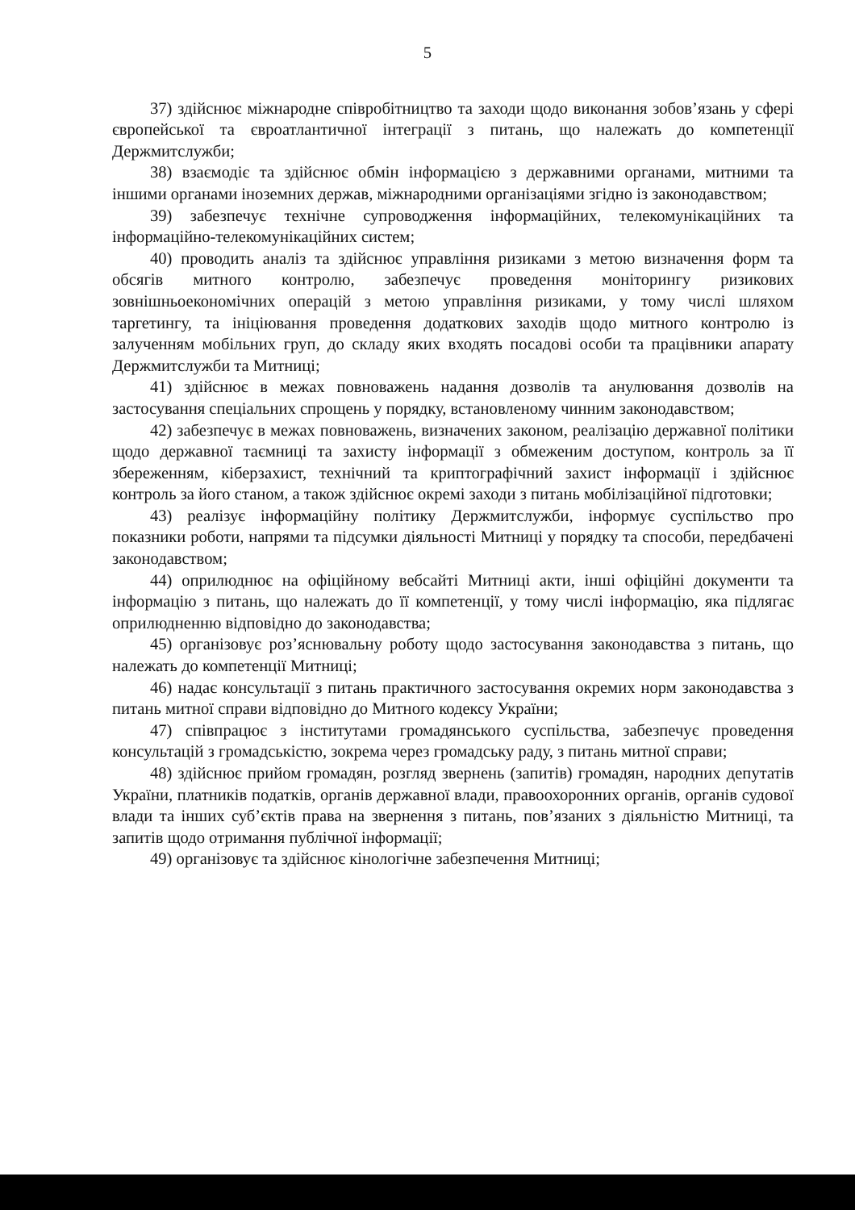5
37) здійснює міжнародне співробітництво та заходи щодо виконання зобов’язань у сфері європейської та євроатлантичної інтеграції з питань, що належать до компетенції Держмитслужби;
38) взаємодіє та здійснює обмін інформацією з державними органами, митними та іншими органами іноземних держав, міжнародними організаціями згідно із законодавством;
39) забезпечує технічне супроводження інформаційних, телекомунікаційних та інформаційно-телекомунікаційних систем;
40) проводить аналіз та здійснює управління ризиками з метою визначення форм та обсягів митного контролю, забезпечує проведення моніторингу ризикових зовнішньоекономічних операцій з метою управління ризиками, у тому числі шляхом таргетингу, та ініціювання проведення додаткових заходів щодо митного контролю із залученням мобільних груп, до складу яких входять посадові особи та працівники апарату Держмитслужби та Митниці;
41) здійснює в межах повноважень надання дозволів та анулювання дозволів на застосування спеціальних спрощень у порядку, встановленому чинним законодавством;
42) забезпечує в межах повноважень, визначених законом, реалізацію державної політики щодо державної таємниці та захисту інформації з обмеженим доступом, контроль за її збереженням, кіберзахист, технічний та криптографічний захист інформації і здійснює контроль за його станом, а також здійснює окремі заходи з питань мобілізаційної підготовки;
43) реалізує інформаційну політику Держмитслужби, інформує суспільство про показники роботи, напрями та підсумки діяльності Митниці у порядку та способи, передбачені законодавством;
44) оприлюднює на офіційному вебсайті Митниці акти, інші офіційні документи та інформацію з питань, що належать до її компетенції, у тому числі інформацію, яка підлягає оприлюдненню відповідно до законодавства;
45) організовує роз’яснювальну роботу щодо застосування законодавства з питань, що належать до компетенції Митниці;
46) надає консультації з питань практичного застосування окремих норм законодавства з питань митної справи відповідно до Митного кодексу України;
47) співпрацює з інститутами громадянського суспільства, забезпечує проведення консультацій з громадськістю, зокрема через громадську раду, з питань митної справи;
48) здійснює прийом громадян, розгляд звернень (запитів) громадян, народних депутатів України, платників податків, органів державної влади, правоохоронних органів, органів судової влади та інших суб’єктів права на звернення з питань, пов’язаних з діяльністю Митниці, та запитів щодо отримання публічної інформації;
49) організовує та здійснює кінологічне забезпечення Митниці;